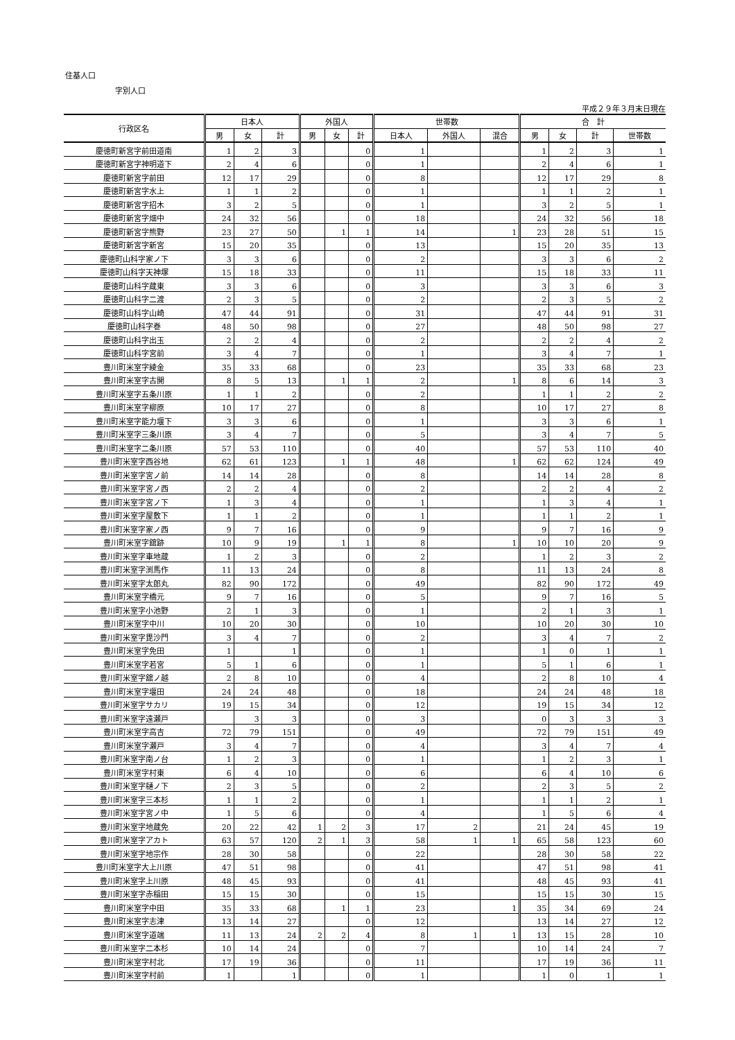住基人口
字別人口
平成２９年３月末日現在
| 行政区名 | 日本人 | | | 外国人 | | | 世帯数 | | | 合 計 | | | |
| --- | --- | --- | --- | --- | --- | --- | --- | --- | --- | --- | --- | --- | --- |
| | 男 | 女 | 計 | 男 | 女 | 計 | 日本人 | 外国人 | 混合 | 男 | 女 | 計 | 世帯数 |
| 慶徳町新宮字前田道南 | 1 | 2 | 3 | | | 0 | 1 | | | 1 | 2 | 3 | 1 |
| 慶徳町新宮字神明道下 | 2 | 4 | 6 | | | 0 | 1 | | | 2 | 4 | 6 | 1 |
| 慶徳町新宮字前田 | 12 | 17 | 29 | | | 0 | 8 | | | 12 | 17 | 29 | 8 |
| 慶徳町新宮字水上 | 1 | 1 | 2 | | | 0 | 1 | | | 1 | 1 | 2 | 1 |
| 慶徳町新宮字招木 | 3 | 2 | 5 | | | 0 | 1 | | | 3 | 2 | 5 | 1 |
| 慶徳町新宮字畑中 | 24 | 32 | 56 | | | 0 | 18 | | | 24 | 32 | 56 | 18 |
| 慶徳町新宮字熊野 | 23 | 27 | 50 | | 1 | 1 | 14 | | 1 | 23 | 28 | 51 | 15 |
| 慶徳町新宮字新宮 | 15 | 20 | 35 | | | 0 | 13 | | | 15 | 20 | 35 | 13 |
| 慶徳町山科字家ノ下 | 3 | 3 | 6 | | | 0 | 2 | | | 3 | 3 | 6 | 2 |
| 慶徳町山科字天神塚 | 15 | 18 | 33 | | | 0 | 11 | | | 15 | 18 | 33 | 11 |
| 慶徳町山科字蔵東 | 3 | 3 | 6 | | | 0 | 3 | | | 3 | 3 | 6 | 3 |
| 慶徳町山科字二渡 | 2 | 3 | 5 | | | 0 | 2 | | | 2 | 3 | 5 | 2 |
| 慶徳町山科字山崎 | 47 | 44 | 91 | | | 0 | 31 | | | 47 | 44 | 91 | 31 |
| 慶徳町山科字巻 | 48 | 50 | 98 | | | 0 | 27 | | | 48 | 50 | 98 | 27 |
| 慶徳町山科字出玉 | 2 | 2 | 4 | | | 0 | 2 | | | 2 | 2 | 4 | 2 |
| 慶徳町山科字宮前 | 3 | 4 | 7 | | | 0 | 1 | | | 3 | 4 | 7 | 1 |
| 豊川町米室字綾金 | 35 | 33 | 68 | | | 0 | 23 | | | 35 | 33 | 68 | 23 |
| 豊川町米室字古開 | 8 | 5 | 13 | | 1 | 1 | 2 | | 1 | 8 | 6 | 14 | 3 |
| 豊川町米室字五条川原 | 1 | 1 | 2 | | | 0 | 2 | | | 1 | 1 | 2 | 2 |
| 豊川町米室字柳原 | 10 | 17 | 27 | | | 0 | 8 | | | 10 | 17 | 27 | 8 |
| 豊川町米室字能力堰下 | 3 | 3 | 6 | | | 0 | 1 | | | 3 | 3 | 6 | 1 |
| 豊川町米室字三条川原 | 3 | 4 | 7 | | | 0 | 5 | | | 3 | 4 | 7 | 5 |
| 豊川町米室字二条川原 | 57 | 53 | 110 | | | 0 | 40 | | | 57 | 53 | 110 | 40 |
| 豊川町米室字西谷地 | 62 | 61 | 123 | | 1 | 1 | 48 | | 1 | 62 | 62 | 124 | 49 |
| 豊川町米室字宮ノ前 | 14 | 14 | 28 | | | 0 | 8 | | | 14 | 14 | 28 | 8 |
| 豊川町米室字宮ノ西 | 2 | 2 | 4 | | | 0 | 2 | | | 2 | 2 | 4 | 2 |
| 豊川町米室字宮ノ下 | 1 | 3 | 4 | | | 0 | 1 | | | 1 | 3 | 4 | 1 |
| 豊川町米室字屋敷下 | 1 | 1 | 2 | | | 0 | 1 | | | 1 | 1 | 2 | 1 |
| 豊川町米室字家ノ西 | 9 | 7 | 16 | | | 0 | 9 | | | 9 | 7 | 16 | 9 |
| 豊川町米室字舘跡 | 10 | 9 | 19 | | 1 | 1 | 8 | | 1 | 10 | 10 | 20 | 9 |
| 豊川町米室字車地蔵 | 1 | 2 | 3 | | | 0 | 2 | | | 1 | 2 | 3 | 2 |
| 豊川町米室字渕馬作 | 11 | 13 | 24 | | | 0 | 8 | | | 11 | 13 | 24 | 8 |
| 豊川町米室字太郎丸 | 82 | 90 | 172 | | | 0 | 49 | | | 82 | 90 | 172 | 49 |
| 豊川町米室字橋元 | 9 | 7 | 16 | | | 0 | 5 | | | 9 | 7 | 16 | 5 |
| 豊川町米室字小池野 | 2 | 1 | 3 | | | 0 | 1 | | | 2 | 1 | 3 | 1 |
| 豊川町米室字中川 | 10 | 20 | 30 | | | 0 | 10 | | | 10 | 20 | 30 | 10 |
| 豊川町米室字毘沙門 | 3 | 4 | 7 | | | 0 | 2 | | | 3 | 4 | 7 | 2 |
| 豊川町米室字免田 | 1 | | 1 | | | 0 | 1 | | | 1 | 0 | 1 | 1 |
| 豊川町米室字若宮 | 5 | 1 | 6 | | | 0 | 1 | | | 5 | 1 | 6 | 1 |
| 豊川町米室字舘ノ越 | 2 | 8 | 10 | | | 0 | 4 | | | 2 | 8 | 10 | 4 |
| 豊川町米室字堰田 | 24 | 24 | 48 | | | 0 | 18 | | | 24 | 24 | 48 | 18 |
| 豊川町米室字サカリ | 19 | 15 | 34 | | | 0 | 12 | | | 19 | 15 | 34 | 12 |
| 豊川町米室字遠瀬戸 | | 3 | 3 | | | 0 | 3 | | | 0 | 3 | 3 | 3 |
| 豊川町米室字高吉 | 72 | 79 | 151 | | | 0 | 49 | | | 72 | 79 | 151 | 49 |
| 豊川町米室字瀬戸 | 3 | 4 | 7 | | | 0 | 4 | | | 3 | 4 | 7 | 4 |
| 豊川町米室字南ノ台 | 1 | 2 | 3 | | | 0 | 1 | | | 1 | 2 | 3 | 1 |
| 豊川町米室字村東 | 6 | 4 | 10 | | | 0 | 6 | | | 6 | 4 | 10 | 6 |
| 豊川町米室字樋ノ下 | 2 | 3 | 5 | | | 0 | 2 | | | 2 | 3 | 5 | 2 |
| 豊川町米室字三本杉 | 1 | 1 | 2 | | | 0 | 1 | | | 1 | 1 | 2 | 1 |
| 豊川町米室字宮ノ中 | 1 | 5 | 6 | | | 0 | 4 | | | 1 | 5 | 6 | 4 |
| 豊川町米室字地蔵免 | 20 | 22 | 42 | 1 | 2 | 3 | 17 | 2 | | 21 | 24 | 45 | 19 |
| 豊川町米室字アカト | 63 | 57 | 120 | 2 | 1 | 3 | 58 | 1 | 1 | 65 | 58 | 123 | 60 |
| 豊川町米室字地宗作 | 28 | 30 | 58 | | | 0 | 22 | | | 28 | 30 | 58 | 22 |
| 豊川町米室字大上川原 | 47 | 51 | 98 | | | 0 | 41 | | | 47 | 51 | 98 | 41 |
| 豊川町米室字上川原 | 48 | 45 | 93 | | | 0 | 41 | | | 48 | 45 | 93 | 41 |
| 豊川町米室字赤稲田 | 15 | 15 | 30 | | | 0 | 15 | | | 15 | 15 | 30 | 15 |
| 豊川町米室字中田 | 35 | 33 | 68 | | 1 | 1 | 23 | | 1 | 35 | 34 | 69 | 24 |
| 豊川町米室字志津 | 13 | 14 | 27 | | | 0 | 12 | | | 13 | 14 | 27 | 12 |
| 豊川町米室字道端 | 11 | 13 | 24 | 2 | 2 | 4 | 8 | 1 | 1 | 13 | 15 | 28 | 10 |
| 豊川町米室字二本杉 | 10 | 14 | 24 | | | 0 | 7 | | | 10 | 14 | 24 | 7 |
| 豊川町米室字村北 | 17 | 19 | 36 | | | 0 | 11 | | | 17 | 19 | 36 | 11 |
| 豊川町米室字村前 | 1 | | 1 | | | 0 | 1 | | | 1 | 0 | 1 | 1 |